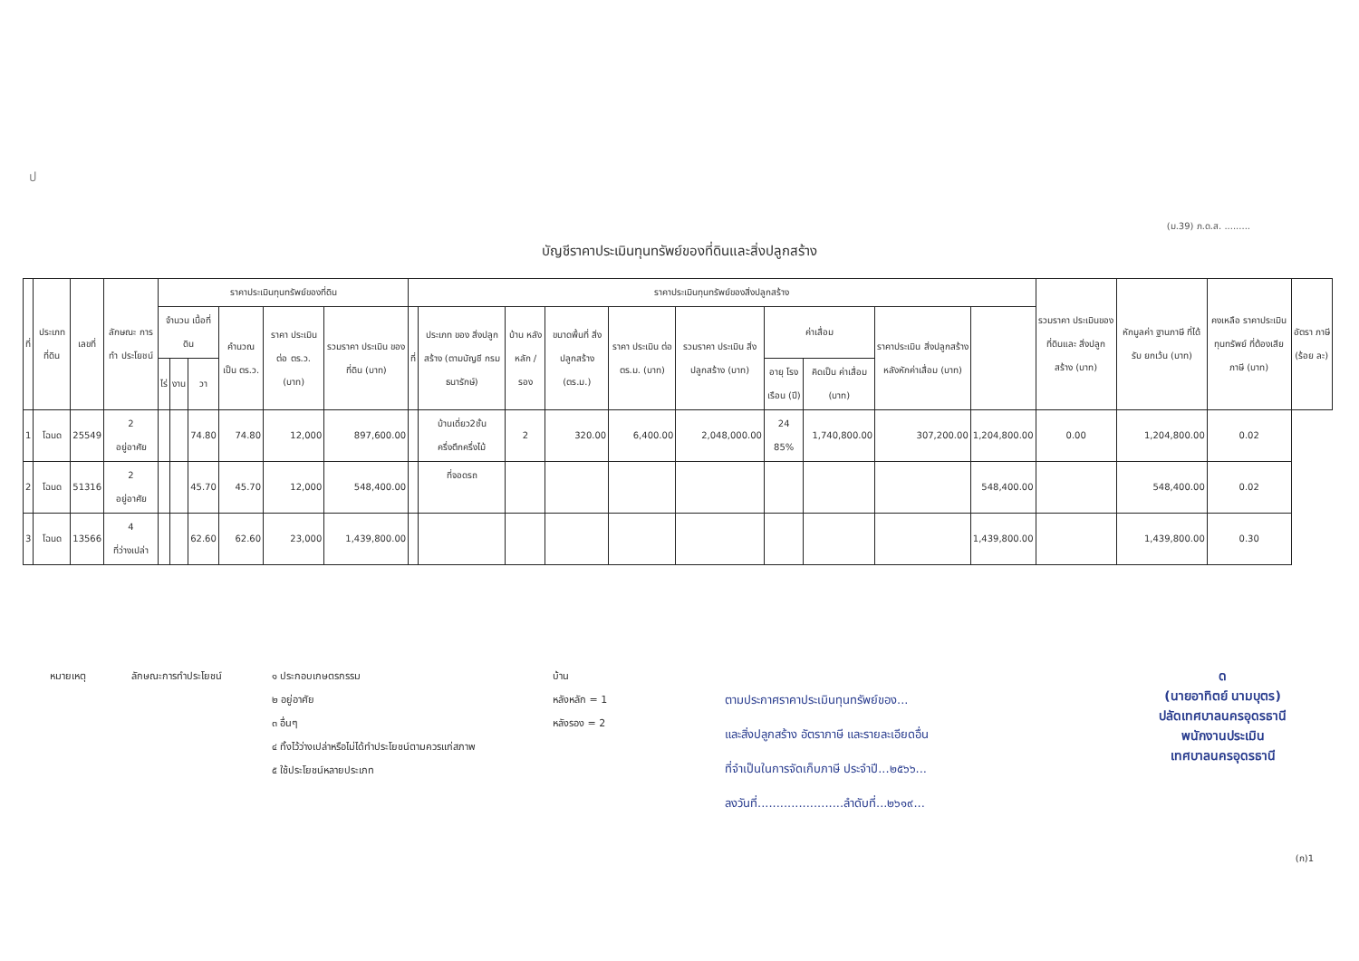ป
(ม.39) ภ.ด.ส. .........
บัญชีราคาประเมินทุนทรัพย์ของที่ดินและสิ่งปลูกสร้าง
| ที่ | ประเภท ที่ดิน | เลขที่ | ลักษณะ การทำ ประโยชน์ | ราคาประเมินทุนทรัพย์ของที่ดิน | | | | | | ราคาประเมินทุนทรัพย์ของสิ่งปลูกสร้าง | | | | | | | | | | รวมราคา ประเมินของ ที่ดินและ สิ่งปลูกสร้าง (บาท) | หักมูลค่า ฐานภาษี ที่ได้รับ ยกเว้น (บาท) | คงเหลือ ราคาประเมิน ทุนทรัพย์ ที่ต้องเสีย ภาษี (บาท) | อัตรา ภาษี (ร้อย ละ) |
| --- | --- | --- | --- | --- | --- | --- | --- | --- | --- | --- | --- | --- | --- | --- | --- | --- | --- | --- | --- | --- | --- | --- | --- |
| | | | | จำนวน เนื้อที่ดิน | | | คำนวณ เป็น ตร.ว. | ราคา ประเมิน ต่อ ตร.ว. (บาท) | รวมราคา ประเมิน ของที่ดิน (บาท) | ที่ | ประเภท ของ สิ่งปลูกสร้าง (ตามบัญชี กรมธนารักษ์) | บ้าน หลัง หลัก / รอง | ขนาดพื้นที่ สิ่งปลูกสร้าง (ตร.ม.) | ราคา ประเมิน ต่อ ตร.ม. (บาท) | รวมราคา ประเมิน สิ่งปลูกสร้าง (บาท) | ค่าเสื่อม | | ราคาประเมิน สิ่งปลูกสร้าง หลังหักค่าเสื่อม (บาท) | | | | | |
| | | | | ไร่ | งาน | วา | | | | | | | | | | อายุ โรง เรือน (ปี) | คิดเป็น ค่าเสื่อม (บาท) | | | | | | |
| 1 | โฉนด | 25549 | 2 อยู่อาศัย | | | 74.80 | 74.80 | 12,000 | 897,600.00 | | บ้านเดี่ยว2ชั้น ครึ่งตึกครึ่งไม้ | 2 | 320.00 | 6,400.00 | 2,048,000.00 | 24 85% | 1,740,800.00 | 307,200.00 | 1,204,800.00 | 0.00 | 1,204,800.00 | 0.02 | |
| 2 | โฉนด | 51316 | 2 อยู่อาศัย | | | 45.70 | 45.70 | 12,000 | 548,400.00 | | ที่จอดรถ | | | | | | | | 548,400.00 | | 548,400.00 | 0.02 | |
| 3 | โฉนด | 13566 | 4 ที่ว่างเปล่า | | | 62.60 | 62.60 | 23,000 | 1,439,800.00 | | | | | | | | | | 1,439,800.00 | | 1,439,800.00 | 0.30 | |
ด
(นายอาทิตย์ นามบุตร)
ปลัดเทศบาลนครอุดรธานี
พนักงานประเมิน
เทศบาลนครอุดรธานี
หมายเหตุ ลักษณะการทำประโยชน์ ๑ ประกอบเกษตรกรรม
๒ อยู่อาศัย
๓ อื่นๆ
๔ ทิ้งไว้ว่างเปล่าหรือไม่ได้ทำประโยชน์ตามควรแก่สภาพ
๕ ใช้ประโยชน์หลายประเภท
บ้าน
หลังหลัก = 1
หลังรอง = 2
ตามประกาศราคาประเมินทุนทรัพย์ของ...
และสิ่งปลูกสร้าง อัตราภาษี และรายละเอียดอื่น
ที่จำเป็นในการจัดเก็บภาษี ประจำปี...๒๕๖๖...
ลงวันที่.......................ลำดับที่...๒๖๑๙...
(ก)1